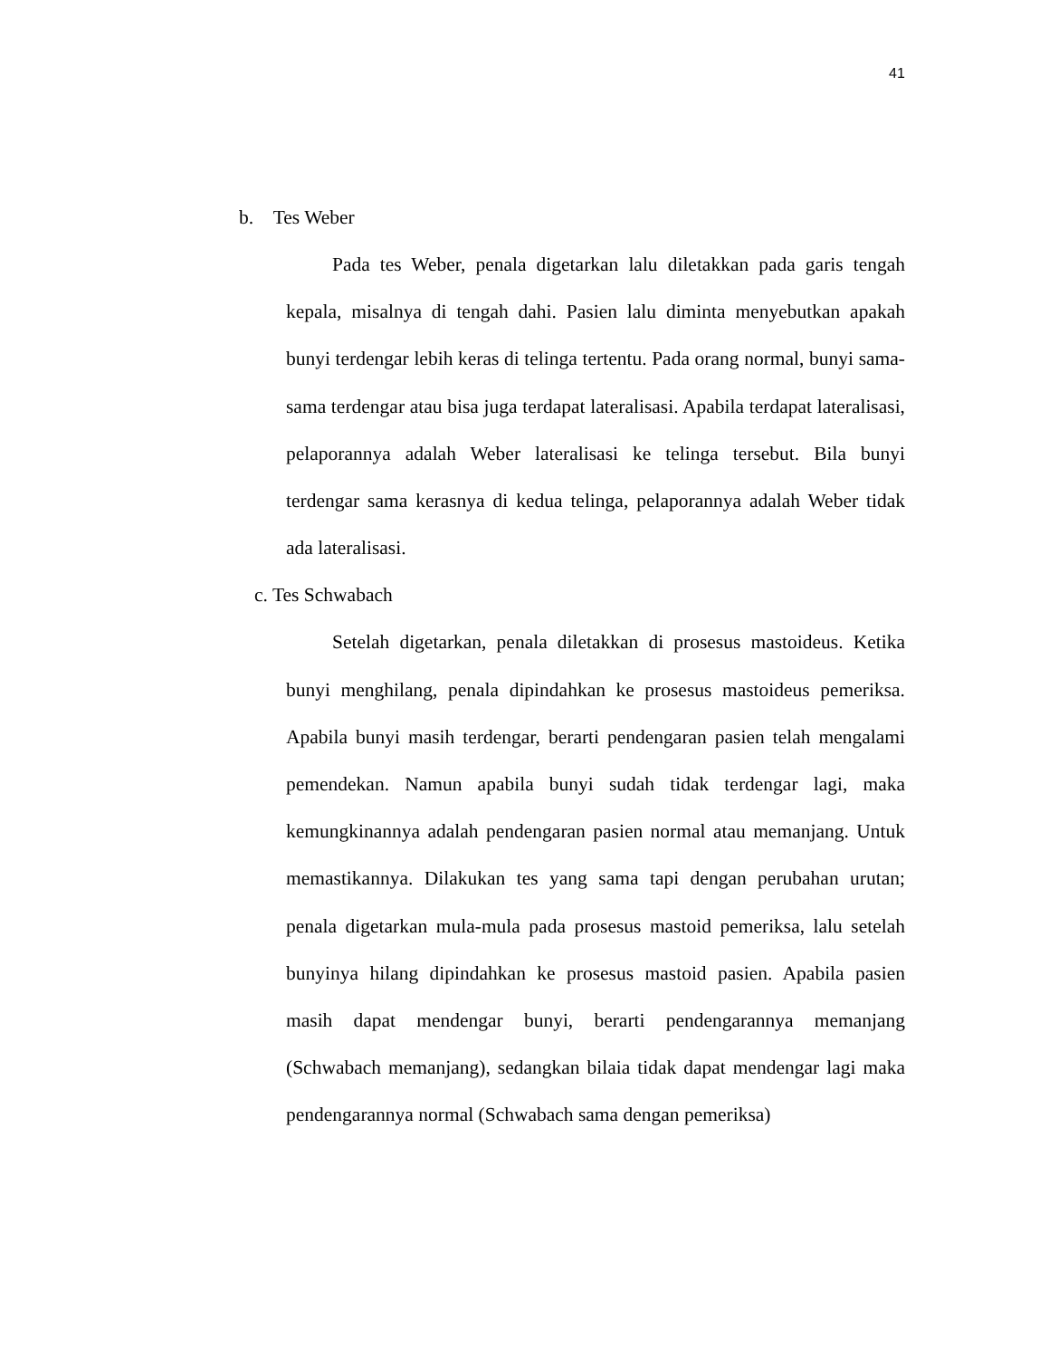41
b. Tes Weber
Pada tes Weber, penala digetarkan lalu diletakkan pada garis tengah kepala, misalnya di tengah dahi. Pasien lalu diminta menyebutkan apakah bunyi terdengar lebih keras di telinga tertentu. Pada orang normal, bunyi sama-sama terdengar atau bisa juga terdapat lateralisasi. Apabila terdapat lateralisasi, pelaporannya adalah Weber lateralisasi ke telinga tersebut. Bila bunyi terdengar sama kerasnya di kedua telinga, pelaporannya adalah Weber tidak ada lateralisasi.
c. Tes Schwabach
Setelah digetarkan, penala diletakkan di prosesus mastoideus. Ketika bunyi menghilang, penala dipindahkan ke prosesus mastoideus pemeriksa. Apabila bunyi masih terdengar, berarti pendengaran pasien telah mengalami pemendekan. Namun apabila bunyi sudah tidak terdengar lagi, maka kemungkinannya adalah pendengaran pasien normal atau memanjang. Untuk memastikannya. Dilakukan tes yang sama tapi dengan perubahan urutan; penala digetarkan mula-mula pada prosesus mastoid pemeriksa, lalu setelah bunyinya hilang dipindahkan ke prosesus mastoid pasien. Apabila pasien masih dapat mendengar bunyi, berarti pendengarannya memanjang (Schwabach memanjang), sedangkan bilaia tidak dapat mendengar lagi maka pendengarannya normal (Schwabach sama dengan pemeriksa)